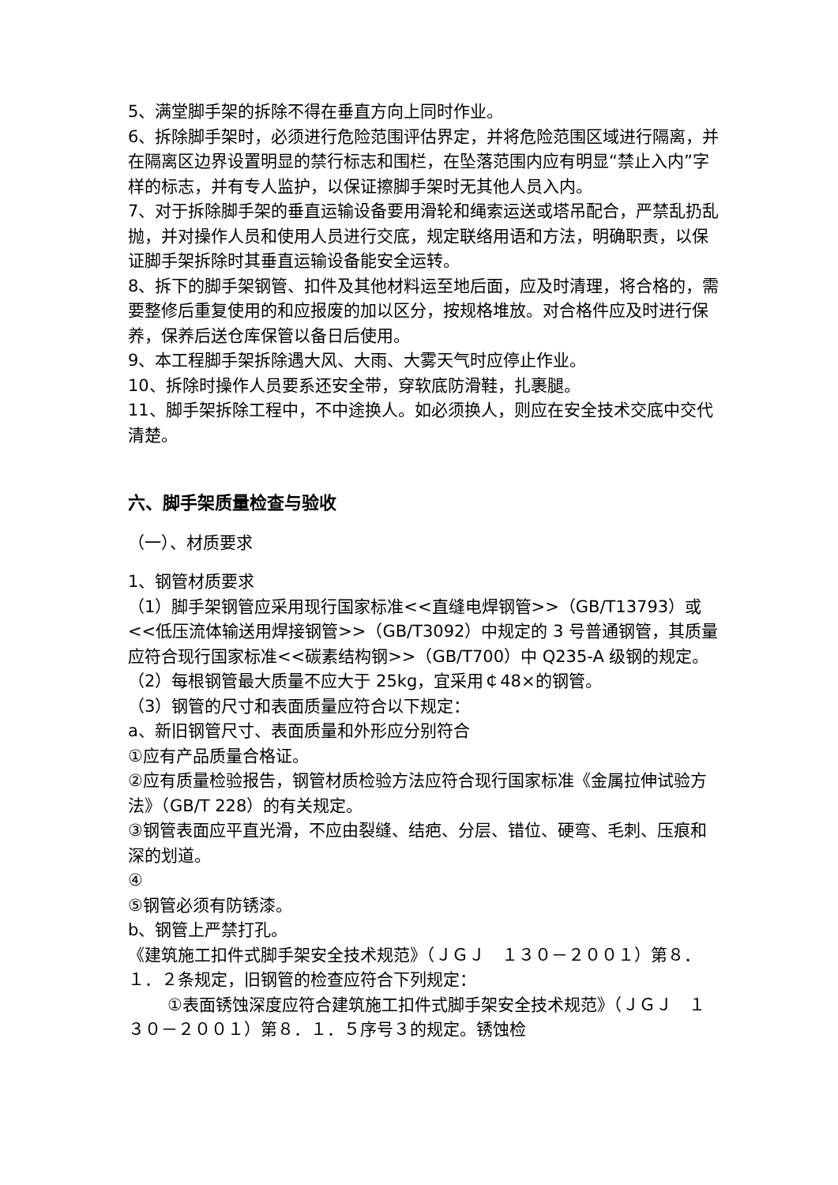5、满堂脚手架的拆除不得在垂直方向上同时作业。
6、拆除脚手架时，必须进行危险范围评估界定，并将危险范围区域进行隔离，并在隔离区边界设置明显的禁行标志和围栏，在坠落范围内应有明显“禁止入内”字样的标志，并有专人监护，以保证擦脚手架时无其他人员入内。
7、对于拆除脚手架的垂直运输设备要用滑轮和绳索运送或塔吊配合，严禁乱扔乱抛，并对操作人员和使用人员进行交底，规定联络用语和方法，明确职责，以保证脚手架拆除时其垂直运输设备能安全运转。
8、拆下的脚手架钢管、扣件及其他材料运至地后面，应及时清理，将合格的，需要整修后重复使用的和应报废的加以区分，按规格堆放。对合格件应及时进行保养，保养后送仓库保管以备日后使用。
9、本工程脚手架拆除遇大风、大雨、大雾天气时应停止作业。
10、拆除时操作人员要系还安全带，穿软底防滑鞋，扎裹腿。
11、脚手架拆除工程中，不中途换人。如必须换人，则应在安全技术交底中交代清楚。
六、脚手架质量检查与验收
（一）、材质要求
1、钢管材质要求
（1）脚手架钢管应采用现行国家标准<<直缝电焊钢管>>（GB/T13793）或<<低压流体输送用焊接钢管>>（GB/T3092）中规定的 3 号普通钢管，其质量应符合现行国家标准<<碳素结构钢>>（GB/T700）中 Q235-A 级钢的规定。
（2）每根钢管最大质量不应大于 25kg，宜采用￠48×的钢管。
（3）钢管的尺寸和表面质量应符合以下规定：
a、新旧钢管尺寸、表面质量和外形应分别符合
①应有产品质量合格证。
②应有质量检验报告，钢管材质检验方法应符合现行国家标准《金属拉伸试验方法》（GB/T 228）的有关规定。
③钢管表面应平直光滑，不应由裂缝、结疤、分层、错位、硬弯、毛刺、压痕和深的划道。
④
⑤钢管必须有防锈漆。
b、钢管上严禁打孔。
《建筑施工扣件式脚手架安全技术规范》（ＪＧＪ　１３０－２００１）第８．１．２条规定，旧钢管的检查应符合下列规定：
①表面锈蚀深度应符合建筑施工扣件式脚手架安全技术规范》（ＪＧＪ　１３０－２００１）第８．１．５序号３的规定。锈蚀检